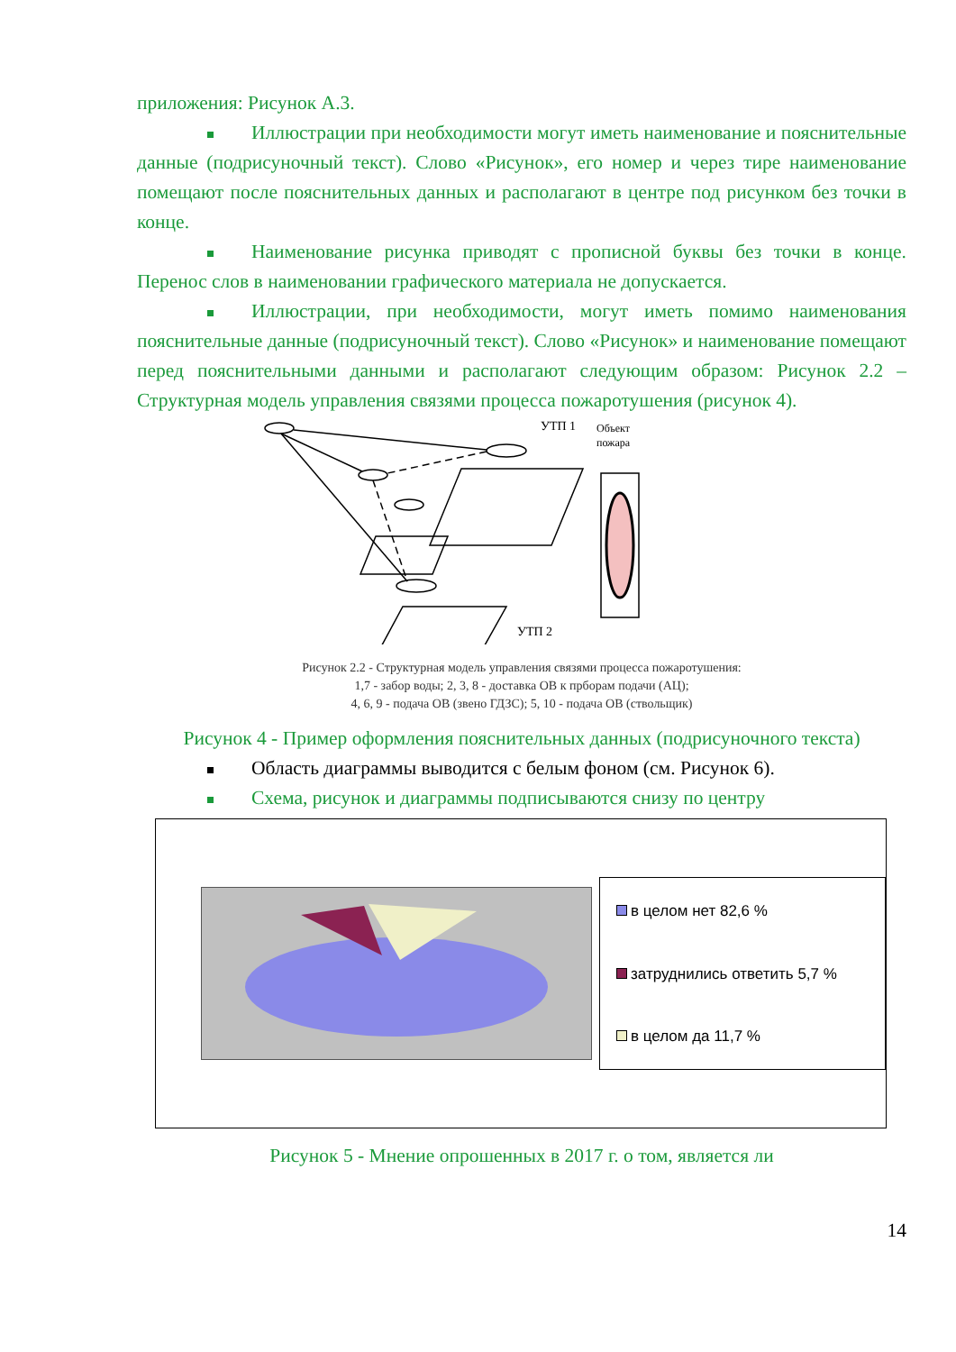приложения: Рисунок А.3.
Иллюстрации при необходимости могут иметь наименование и пояснительные данные (подрисуночный текст). Слово «Рисунок», его номер и через тире наименование помещают после пояснительных данных и располагают в центре под рисунком без точки в конце.
Наименование рисунка приводят с прописной буквы без точки в конце. Перенос слов в наименовании графического материала не допускается.
Иллюстрации, при необходимости, могут иметь помимо наименования пояснительные данные (подрисуночный текст). Слово «Рисунок» и наименование помещают перед пояснительными данными и располагают следующим образом: Рисунок 2.2 – Структурная модель управления связями процесса пожаротушения (рисунок 4).
УТП 1
Объект
пожара
УТП 2
Рисунок 2.2 - Структурная модель управления связями процесса пожаротушения:
1,7 - забор воды; 2, 3, 8 - доставка ОВ к прборам подачи (АЦ);
4, 6, 9 - подача ОВ (звено ГДЗС); 5, 10 - подача ОВ (ствольщик)
Рисунок 4 - Пример оформления пояснительных данных (подрисуночного текста)
Область диаграммы выводится с белым фоном (см. Рисунок 6).
Схема, рисунок и диаграммы подписываются снизу по центру
в целом нет 82,6 %
затруднились ответить 5,7 %
в целом да 11,7 %
Рисунок 5 - Мнение опрошенных в 2017 г. о том, является ли
14